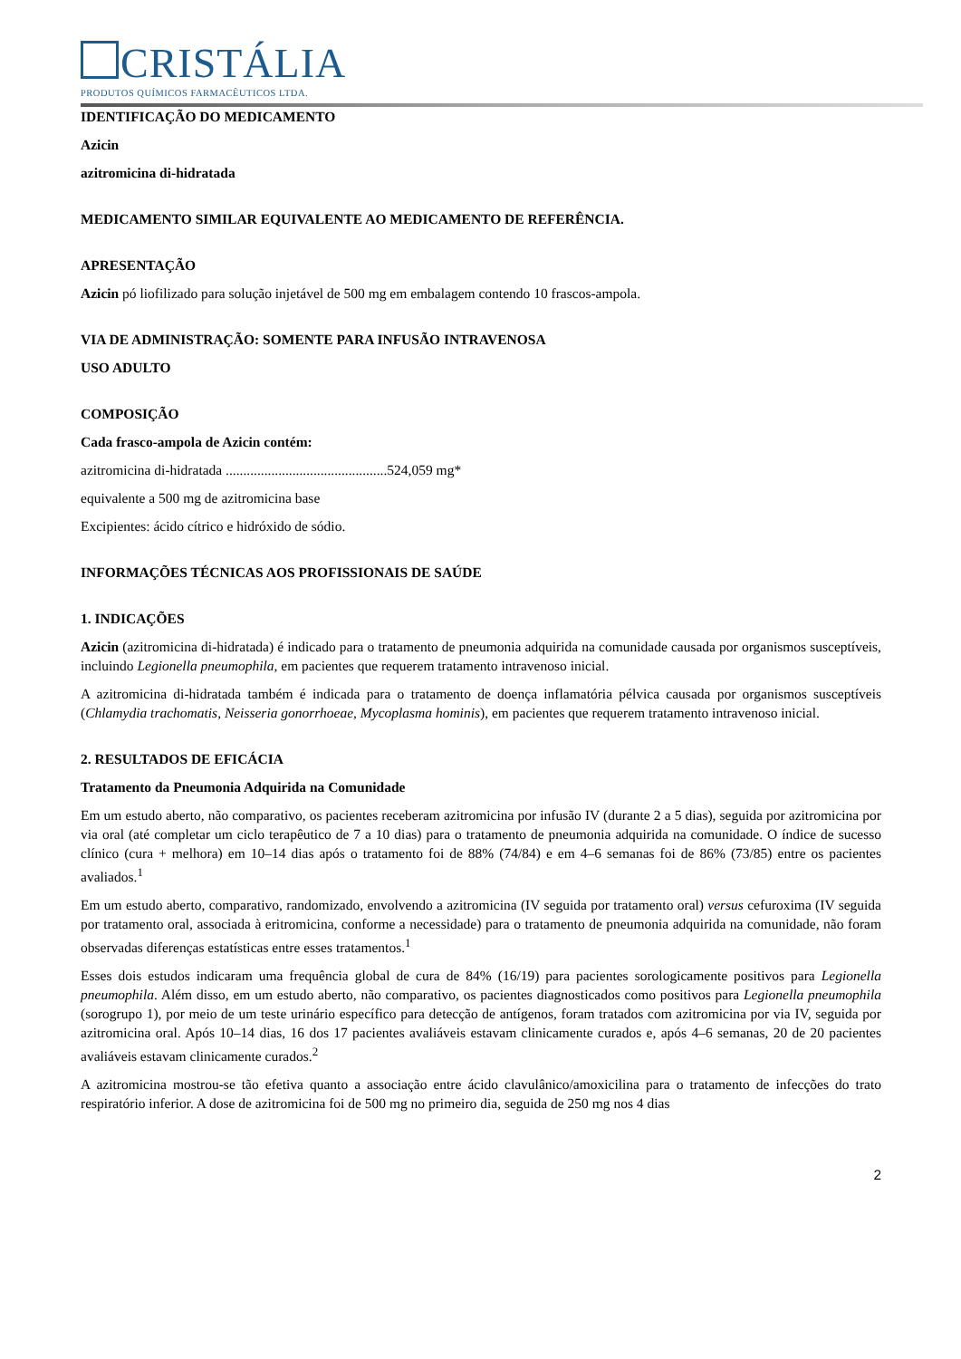CRISTÁLIA
PRODUTOS QUÍMICOS FARMACÊUTICOS LTDA.
IDENTIFICAÇÃO DO MEDICAMENTO
Azicin
azitromicina di-hidratada
MEDICAMENTO SIMILAR EQUIVALENTE AO MEDICAMENTO DE REFERÊNCIA.
APRESENTAÇÃO
Azicin pó liofilizado para solução injetável de 500 mg em embalagem contendo 10 frascos-ampola.
VIA DE ADMINISTRAÇÃO: SOMENTE PARA INFUSÃO INTRAVENOSA
USO ADULTO
COMPOSIÇÃO
Cada frasco-ampola de Azicin contém:
azitromicina di-hidratada ..............................................524,059 mg*
equivalente a 500 mg de azitromicina base
Excipientes: ácido cítrico e hidróxido de sódio.
INFORMAÇÕES TÉCNICAS AOS PROFISSIONAIS DE SAÚDE
1. INDICAÇÕES
Azicin (azitromicina di-hidratada) é indicado para o tratamento de pneumonia adquirida na comunidade causada por organismos susceptíveis, incluindo Legionella pneumophila, em pacientes que requerem tratamento intravenoso inicial.
A azitromicina di-hidratada também é indicada para o tratamento de doença inflamatória pélvica causada por organismos susceptíveis (Chlamydia trachomatis, Neisseria gonorrhoeae, Mycoplasma hominis), em pacientes que requerem tratamento intravenoso inicial.
2. RESULTADOS DE EFICÁCIA
Tratamento da Pneumonia Adquirida na Comunidade
Em um estudo aberto, não comparativo, os pacientes receberam azitromicina por infusão IV (durante 2 a 5 dias), seguida por azitromicina por via oral (até completar um ciclo terapêutico de 7 a 10 dias) para o tratamento de pneumonia adquirida na comunidade. O índice de sucesso clínico (cura + melhora) em 10–14 dias após o tratamento foi de 88% (74/84) e em 4–6 semanas foi de 86% (73/85) entre os pacientes avaliados.<sup>1</sup>
Em um estudo aberto, comparativo, randomizado, envolvendo a azitromicina (IV seguida por tratamento oral) versus cefuroxima (IV seguida por tratamento oral, associada à eritromicina, conforme a necessidade) para o tratamento de pneumonia adquirida na comunidade, não foram observadas diferenças estatísticas entre esses tratamentos.<sup>1</sup>
Esses dois estudos indicaram uma frequência global de cura de 84% (16/19) para pacientes sorologicamente positivos para Legionella pneumophila. Além disso, em um estudo aberto, não comparativo, os pacientes diagnosticados como positivos para Legionella pneumophila (sorogrupo 1), por meio de um teste urinário específico para detecção de antígenos, foram tratados com azitromicina por via IV, seguida por azitromicina oral. Após 10–14 dias, 16 dos 17 pacientes avaliáveis estavam clinicamente curados e, após 4–6 semanas, 20 de 20 pacientes avaliáveis estavam clinicamente curados.<sup>2</sup>
A azitromicina mostrou-se tão efetiva quanto a associação entre ácido clavulânico/amoxicilina para o tratamento de infecções do trato respiratório inferior. A dose de azitromicina foi de 500 mg no primeiro dia, seguida de 250 mg nos 4 dias
2